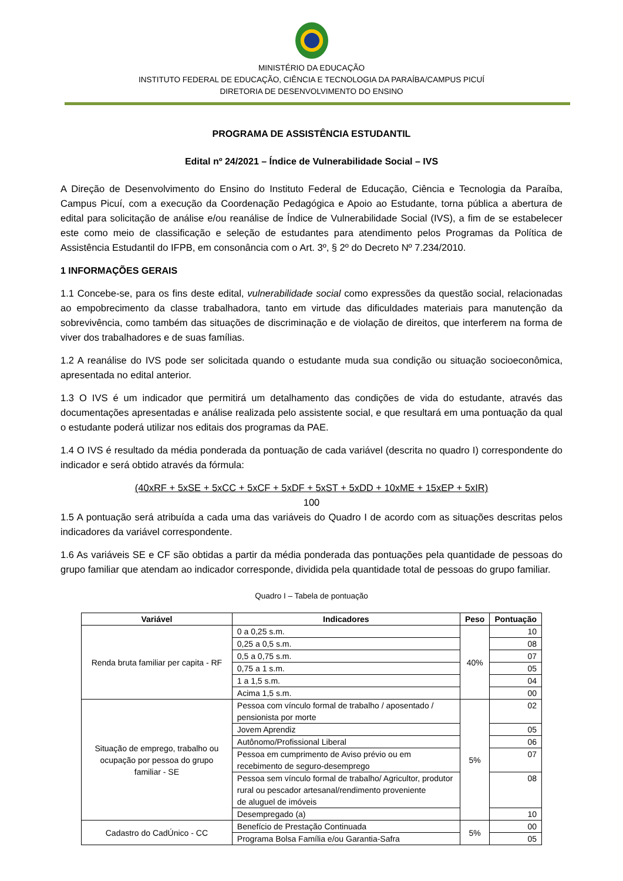MINISTÉRIO DA EDUCAÇÃO
INSTITUTO FEDERAL DE EDUCAÇÃO, CIÊNCIA E TECNOLOGIA DA PARAÍBA/CAMPUS PICUÍ
DIRETORIA DE DESENVOLVIMENTO DO ENSINO
PROGRAMA DE ASSISTÊNCIA ESTUDANTIL
Edital nº 24/2021 – Índice de Vulnerabilidade Social – IVS
A Direção de Desenvolvimento do Ensino do Instituto Federal de Educação, Ciência e Tecnologia da Paraíba, Campus Picuí, com a execução da Coordenação Pedagógica e Apoio ao Estudante, torna pública a abertura de edital para solicitação de análise e/ou reanálise de Índice de Vulnerabilidade Social (IVS), a fim de se estabelecer este como meio de classificação e seleção de estudantes para atendimento pelos Programas da Política de Assistência Estudantil do IFPB, em consonância com o Art. 3º, § 2º do Decreto Nº 7.234/2010.
1 INFORMAÇÕES GERAIS
1.1 Concebe-se, para os fins deste edital, vulnerabilidade social como expressões da questão social, relacionadas ao empobrecimento da classe trabalhadora, tanto em virtude das dificuldades materiais para manutenção da sobrevivência, como também das situações de discriminação e de violação de direitos, que interferem na forma de viver dos trabalhadores e de suas famílias.
1.2 A reanálise do IVS pode ser solicitada quando o estudante muda sua condição ou situação socioeconômica, apresentada no edital anterior.
1.3 O IVS é um indicador que permitirá um detalhamento das condições de vida do estudante, através das documentações apresentadas e análise realizada pelo assistente social, e que resultará em uma pontuação da qual o estudante poderá utilizar nos editais dos programas da PAE.
1.4 O IVS é resultado da média ponderada da pontuação de cada variável (descrita no quadro I) correspondente do indicador e será obtido através da fórmula:
(40xRF + 5xSE + 5xCC + 5xCF + 5xDF + 5xST + 5xDD + 10xME + 15xEP + 5xIR)
100
1.5 A pontuação será atribuída a cada uma das variáveis do Quadro I de acordo com as situações descritas pelos indicadores da variável correspondente.
1.6 As variáveis SE e CF são obtidas a partir da média ponderada das pontuações pela quantidade de pessoas do grupo familiar que atendam ao indicador corresponde, dividida pela quantidade total de pessoas do grupo familiar.
Quadro I – Tabela de pontuação
| Variável | Indicadores | Peso | Pontuação |
| --- | --- | --- | --- |
| Renda bruta familiar per capita - RF | 0 a 0,25 s.m. | 40% | 10 |
| | 0,25 a 0,5 s.m. | | 08 |
| | 0,5 a 0,75 s.m. | | 07 |
| | 0,75 a 1 s.m. | | 05 |
| | 1 a 1,5 s.m. | | 04 |
| | Acima 1,5 s.m. | | 00 |
| Situação de emprego, trabalho ou ocupação por pessoa do grupo familiar - SE | Pessoa com vínculo formal de trabalho / aposentado / pensionista por morte | 5% | 02 |
| | Jovem Aprendiz | | 05 |
| | Autônomo/Profissional Liberal | | 06 |
| | Pessoa em cumprimento de Aviso prévio ou em recebimento de seguro-desemprego | | 07 |
| | Pessoa sem vínculo formal de trabalho/ Agricultor, produtor rural ou pescador artesanal/rendimento proveniente de aluguel de imóveis | | 08 |
| | Desempregado (a) | | 10 |
| Cadastro do CadÚnico - CC | Benefício de Prestação Continuada | 5% | 00 |
| | Programa Bolsa Família e/ou Garantia-Safra | | 05 |